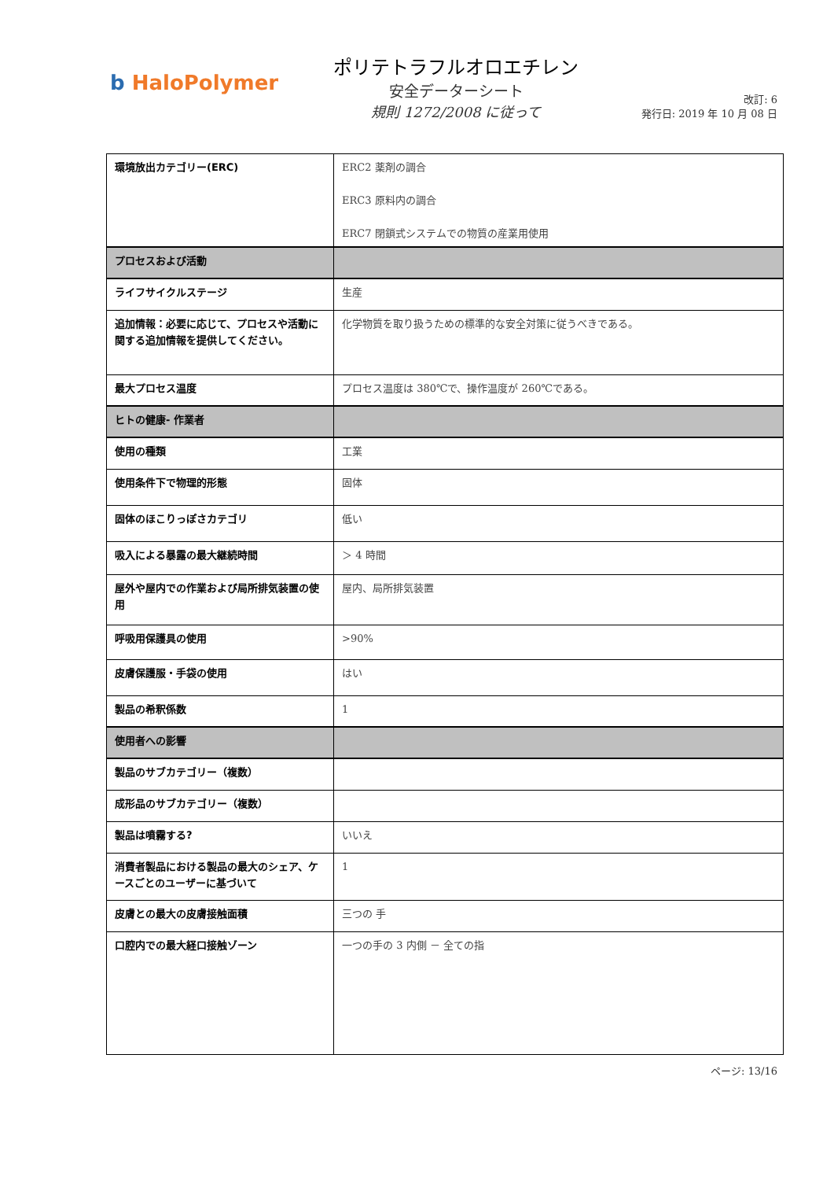b HaloPolymer
ポリテトラフルオロエチレン
安全データーシート
規則 1272/2008 に従って
改訂: 6
発行日: 2019 年 10 月 08 日
| 環境放出カテゴリー(ERC) | ERC2 薬剤の調合 ERC3 原料内の調合 ERC7 閉鎖式システムでの物質の産業用使用 |
| プロセスおよび活動 | |
| ライフサイクルステージ | 生産 |
| 追加情報：必要に応じて、プロセスや活動に関する追加情報を提供してください。 | 化学物質を取り扱うための標準的な安全対策に従うべきである。 |
| 最大プロセス温度 | プロセス温度は 380℃で、操作温度が 260℃である。 |
| ヒトの健康- 作業者 | |
| 使用の種類 | 工業 |
| 使用条件下で物理的形態 | 固体 |
| 固体のほこりっぽさカテゴリ | 低い |
| 吸入による暴露の最大継続時間 | ＞ 4 時間 |
| 屋外や屋内での作業および局所排気装置の使用 | 屋内、局所排気装置 |
| 呼吸用保護具の使用 | >90% |
| 皮膚保護服・手袋の使用 | はい |
| 製品の希釈係数 | 1 |
| 使用者への影響 | |
| 製品のサブカテゴリー（複数） | |
| 成形品のサブカテゴリー（複数） | |
| 製品は噴霧する? | いいえ |
| 消費者製品における製品の最大のシェア、ケースごとのユーザーに基づいて | 1 |
| 皮膚との最大の皮膚接触面積 | 三つの 手 |
| 口腔内での最大経口接触ゾーン | 一つの手の 3 内側 － 全ての指 |
ページ: 13/16